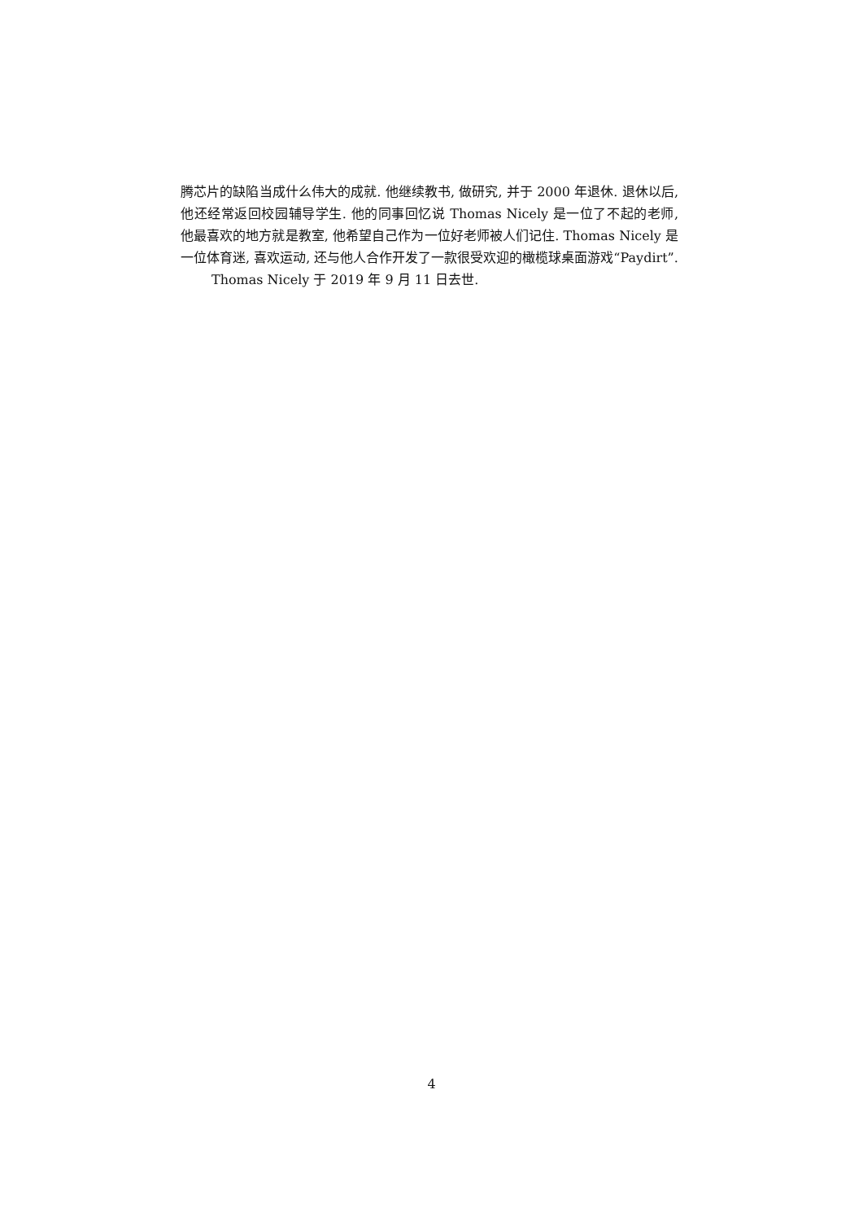腾芯片的缺陷当成什么伟大的成就. 他继续教书, 做研究, 并于 2000 年退休. 退休以后, 他还经常返回校园辅导学生. 他的同事回忆说 Thomas Nicely 是一位了不起的老师, 他最喜欢的地方就是教室, 他希望自己作为一位好老师被人们记住. Thomas Nicely 是一位体育迷, 喜欢运动, 还与他人合作开发了一款很受欢迎的橄榄球桌面游戏“Paydirt”.
Thomas Nicely 于 2019 年 9 月 11 日去世.
4